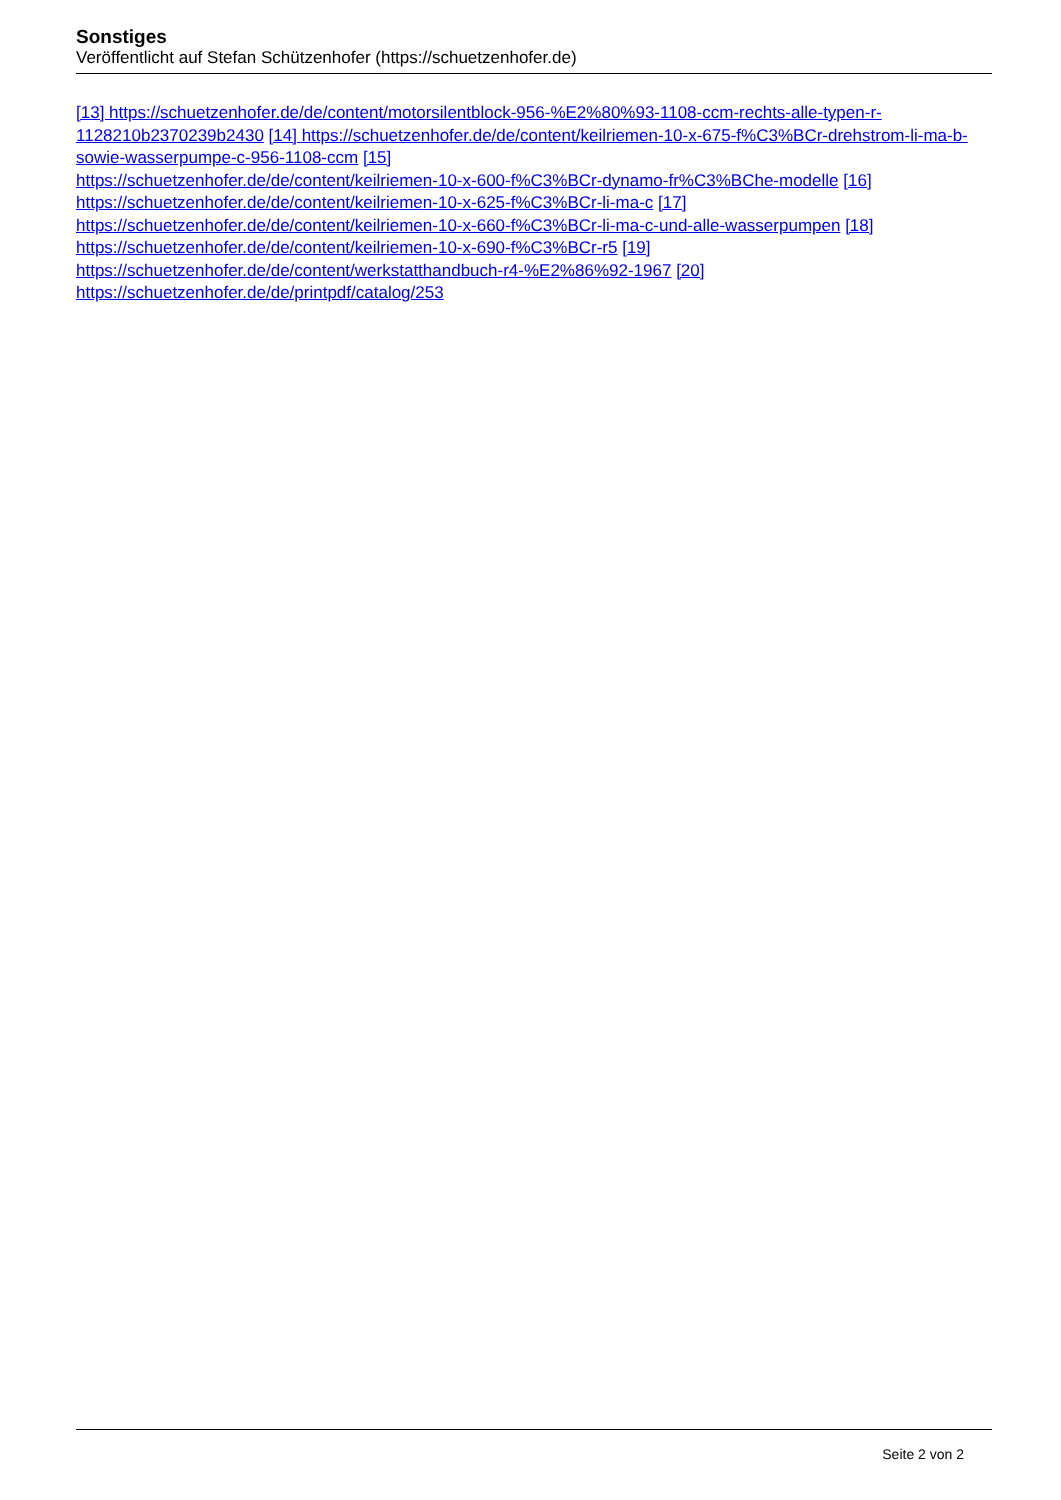Sonstiges
Veröffentlicht auf Stefan Schützenhofer (https://schuetzenhofer.de)
[13] https://schuetzenhofer.de/de/content/motorsilentblock-956-%E2%80%93-1108-ccm-rechts-alle-typen-r-1128210b2370239b2430 [14] https://schuetzenhofer.de/de/content/keilriemen-10-x-675-f%C3%BCr-drehstrom-li-ma-b-sowie-wasserpumpe-c-956-1108-ccm [15]
https://schuetzenhofer.de/de/content/keilriemen-10-x-600-f%C3%BCr-dynamo-fr%C3%BChe-modelle [16]
https://schuetzenhofer.de/de/content/keilriemen-10-x-625-f%C3%BCr-li-ma-c [17]
https://schuetzenhofer.de/de/content/keilriemen-10-x-660-f%C3%BCr-li-ma-c-und-alle-wasserpumpen [18]
https://schuetzenhofer.de/de/content/keilriemen-10-x-690-f%C3%BCr-r5 [19]
https://schuetzenhofer.de/de/content/werkstatthandbuch-r4-%E2%86%92-1967 [20]
https://schuetzenhofer.de/de/printpdf/catalog/253
Seite 2 von 2